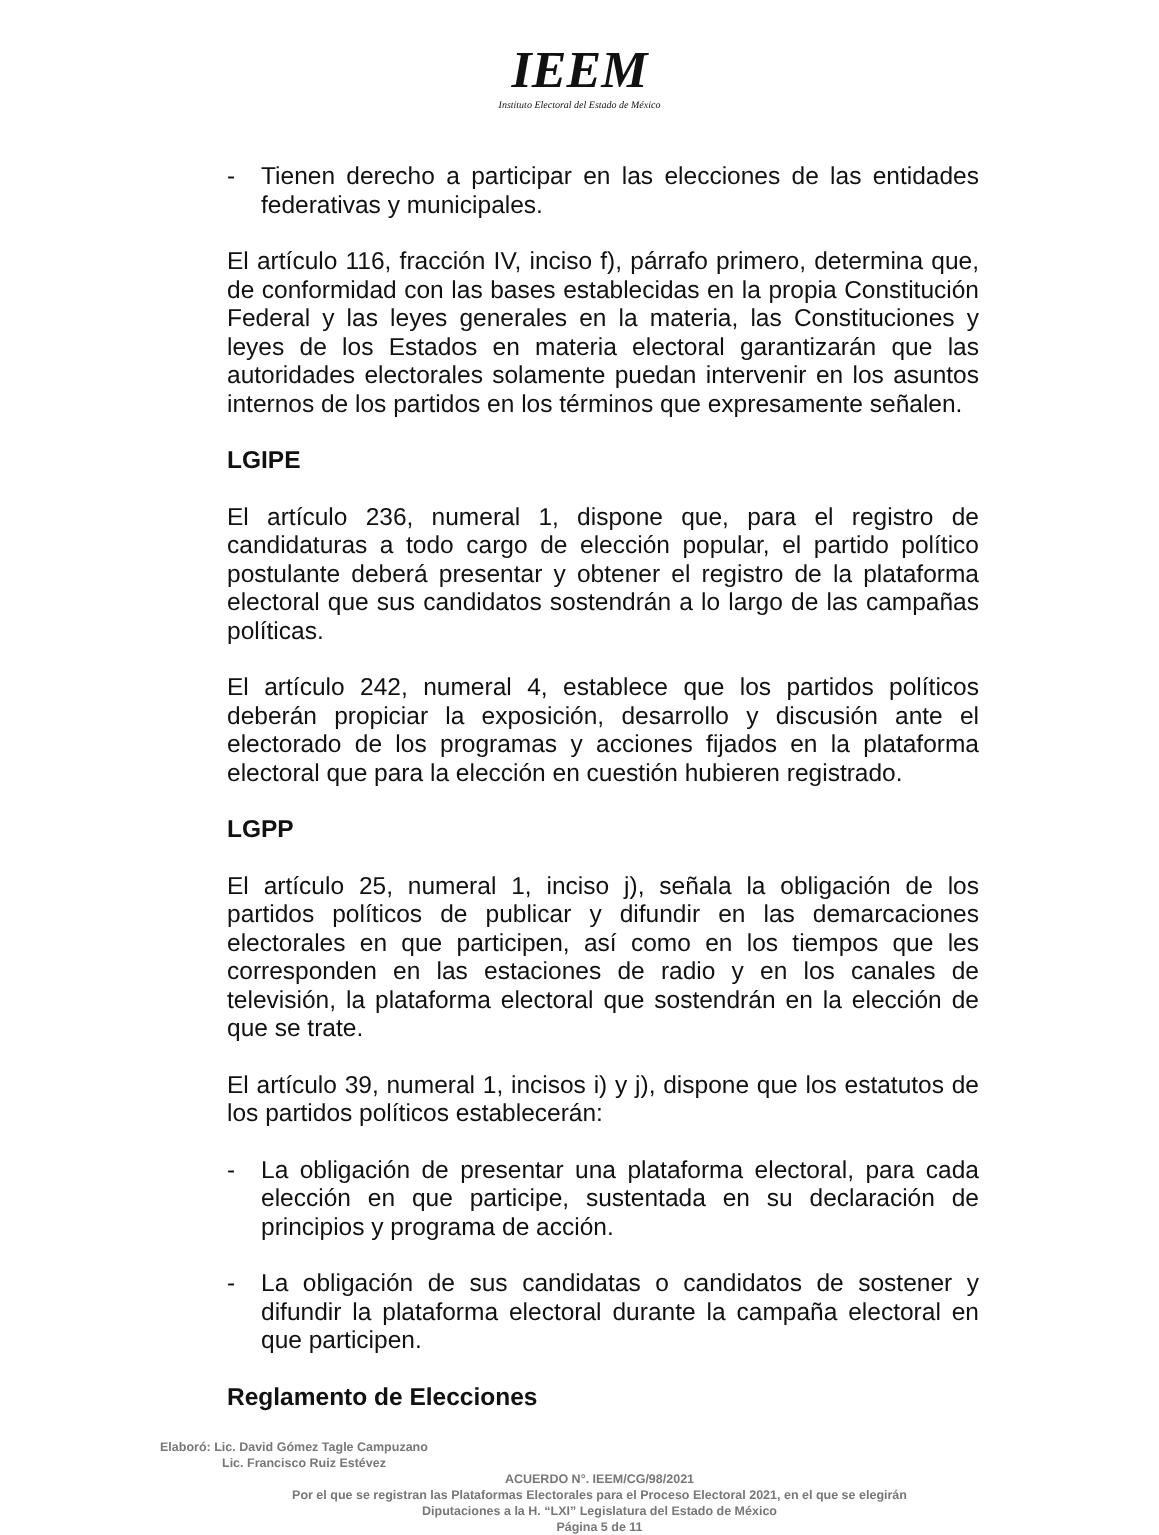IEEM
Instituto Electoral del Estado de México
- Tienen derecho a participar en las elecciones de las entidades federativas y municipales.
El artículo 116, fracción IV, inciso f), párrafo primero, determina que, de conformidad con las bases establecidas en la propia Constitución Federal y las leyes generales en la materia, las Constituciones y leyes de los Estados en materia electoral garantizarán que las autoridades electorales solamente puedan intervenir en los asuntos internos de los partidos en los términos que expresamente señalen.
LGIPE
El artículo 236, numeral 1, dispone que, para el registro de candidaturas a todo cargo de elección popular, el partido político postulante deberá presentar y obtener el registro de la plataforma electoral que sus candidatos sostendrán a lo largo de las campañas políticas.
El artículo 242, numeral 4, establece que los partidos políticos deberán propiciar la exposición, desarrollo y discusión ante el electorado de los programas y acciones fijados en la plataforma electoral que para la elección en cuestión hubieren registrado.
LGPP
El artículo 25, numeral 1, inciso j), señala la obligación de los partidos políticos de publicar y difundir en las demarcaciones electorales en que participen, así como en los tiempos que les corresponden en las estaciones de radio y en los canales de televisión, la plataforma electoral que sostendrán en la elección de que se trate.
El artículo 39, numeral 1, incisos i) y j), dispone que los estatutos de los partidos políticos establecerán:
- La obligación de presentar una plataforma electoral, para cada elección en que participe, sustentada en su declaración de principios y programa de acción.
- La obligación de sus candidatas o candidatos de sostener y difundir la plataforma electoral durante la campaña electoral en que participen.
Reglamento de Elecciones
Elaboró: Lic. David Gómez Tagle Campuzano
Lic. Francisco Ruiz Estévez
ACUERDO N°. IEEM/CG/98/2021
Por el que se registran las Plataformas Electorales para el Proceso Electoral 2021, en el que se elegirán
Diputaciones a la H. “LXI” Legislatura del Estado de México
Página 5 de 11